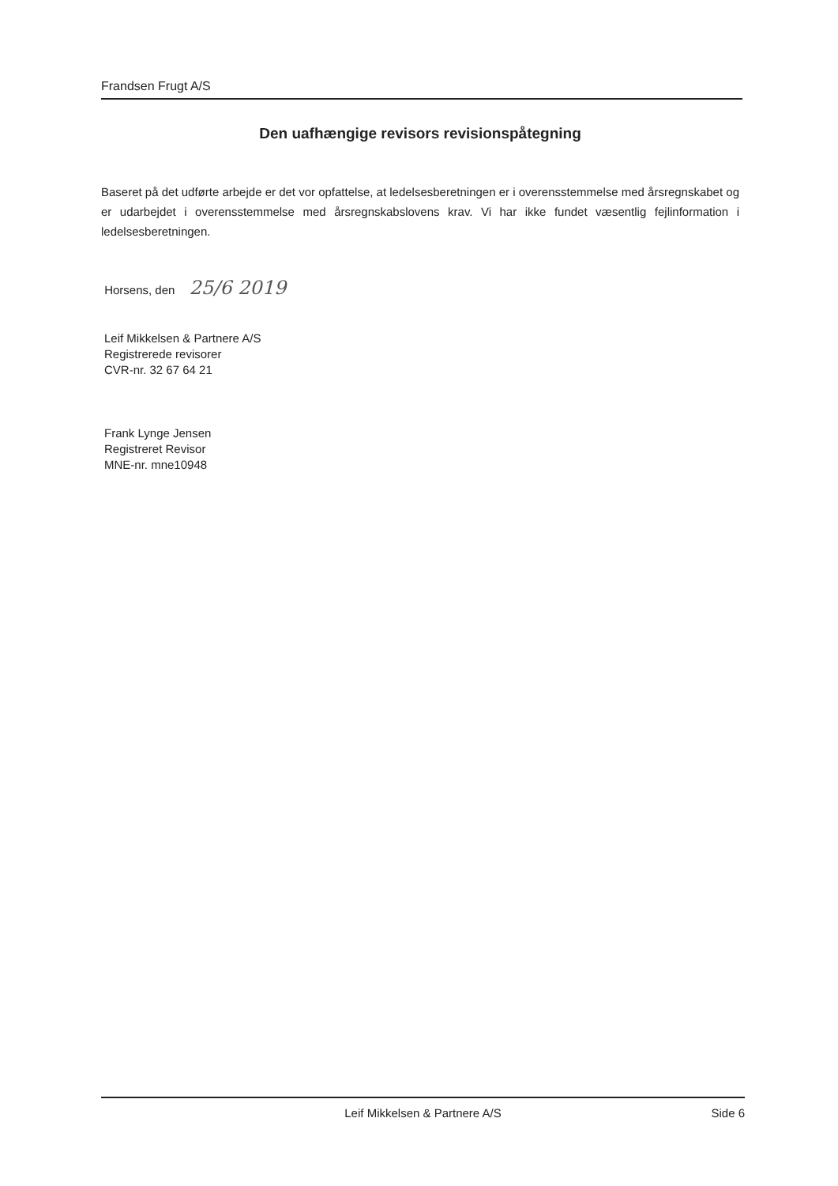Frandsen Frugt A/S
Den uafhængige revisors revisionspåtegning
Baseret på det udførte arbejde er det vor opfattelse, at ledelsesberetningen er i overensstemmelse med årsregnskabet og er udarbejdet i overensstemmelse med årsregnskabslovens krav. Vi har ikke fundet væsentlig fejlinformation i ledelsesberetningen.
Horsens, den 25/6 2019
Leif Mikkelsen & Partnere A/S
Registrerede revisorer
CVR-nr. 32 67 64 21
Frank Lynge Jensen
Registreret Revisor
MNE-nr. mne10948
Leif Mikkelsen & Partnere A/S Side 6